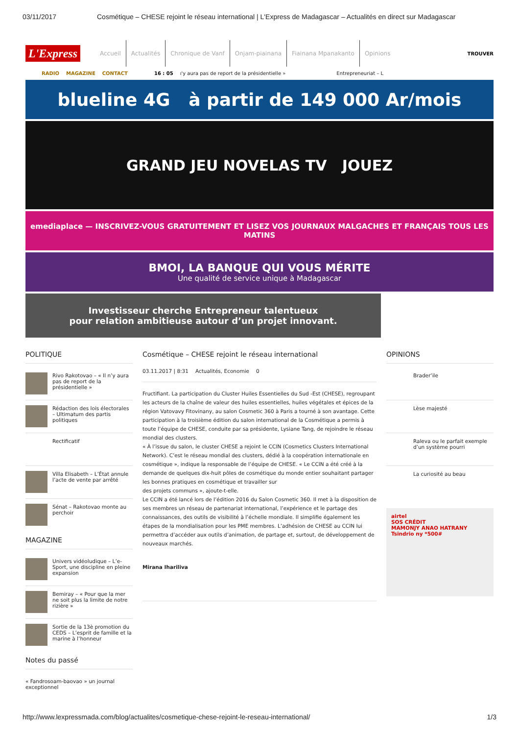03/11/2017 Cosmétique – CHESE rejoint le réseau international | L'Express de Madagascar – Actualités en direct sur Madagascar
L'Express
Accueil Actualités Chronique de Vanf Onjam-piainana Fiainana Mpanakanto Opinions TROUVER
RADIO MAGAZINE CONTACT 16 : 05 ı'y aura pas de report de la présidentielle » Entrepreneuriat – L
blueline 4G à partir de 149 000 Ar/mois
GRAND JEU NOVELAS TV JOUEZ
emediaplace — INSCRIVEZ-VOUS GRATUITEMENT ET LISEZ VOS JOURNAUX MALGACHES ET FRANÇAIS TOUS LES MATINS
BMOI, LA BANQUE QUI VOUS MÉRITE
Une qualité de service unique à Madagascar
Investisseur cherche Entrepreneur talentueux
pour relation ambitieuse autour d’un projet innovant.
POLITIQUE
Rivo Rakotovao – « Il n’y aura pas de report de la présidentielle »
Rédaction des lois électorales – Ultimatum des partis politiques
Rectificatif
Villa Elisabeth – L’État annule l’acte de vente par arrêté
Sénat – Rakotovao monte au perchoir
MAGAZINE
Univers vidéoludique – L’e-Sport, une discipline en pleine expansion
Bemiray – « Pour que la mer ne soit plus la limite de notre rizière »
Sortie de la 13è promotion du CEDS – L’esprit de famille et la marine à l’honneur
Notes du passé
« Fandrosoam-baovao » un journal exceptionnel
Cosmétique – CHESE rejoint le réseau international
03.11.2017 | 8:31 Actualités, Economie 0
Fructifiant. La participation du Cluster Huiles Essentielles du Sud -Est (CHESE), regroupant les acteurs de la chaîne de valeur des huiles essentielles, huiles végétales et épices de la région Vatovavy Fitovinany, au salon Cosmetic 360 à Paris a tourné à son avantage. Cette participation à la troisième édition du salon international de la Cosmétique a permis à toute l’équipe de CHESE, conduite par sa présidente, Lysiane Tang, de rejoindre le réseau mondial des clusters.
« À l’issue du salon, le cluster CHESE a rejoint le CCIN (Cosmetics Clusters International Network). C’est le réseau mondial des clusters, dédié à la coopération internationale en cosmétique », indique la responsable de l’équipe de CHESE. « Le CCIN a été créé à la demande de quelques dix-huit pôles de cosmétique du monde entier souhaitant partager les bonnes pratiques en cosmétique et travailler sur
des projets communs », ajoute-t-elle.
Le CCIN a été lancé lors de l’édition 2016 du Salon Cosmetic 360. Il met à la disposition de ses membres un réseau de partenariat international, l’expérience et le partage des connaissances, des outils de visibilité à l’échelle mondiale. Il simplifie également les étapes de la mondialisation pour les PME membres. L’adhésion de CHESE au CCIN lui permettra d’accéder aux outils d’animation, de partage et, surtout, de développement de nouveaux marchés.
Mirana Ihariliva
OPINIONS
Brader’ile
Lèse majesté
Raleva ou le parfait exemple d’un système pourri
La curiosité au beau
airtel
SOS CRÉDIT
MAMONJY ANAO HATRANY
Tsindrio ny *500#
http://www.lexpressmada.com/blog/actualites/cosmetique-chese-rejoint-le-reseau-international/ 1/3